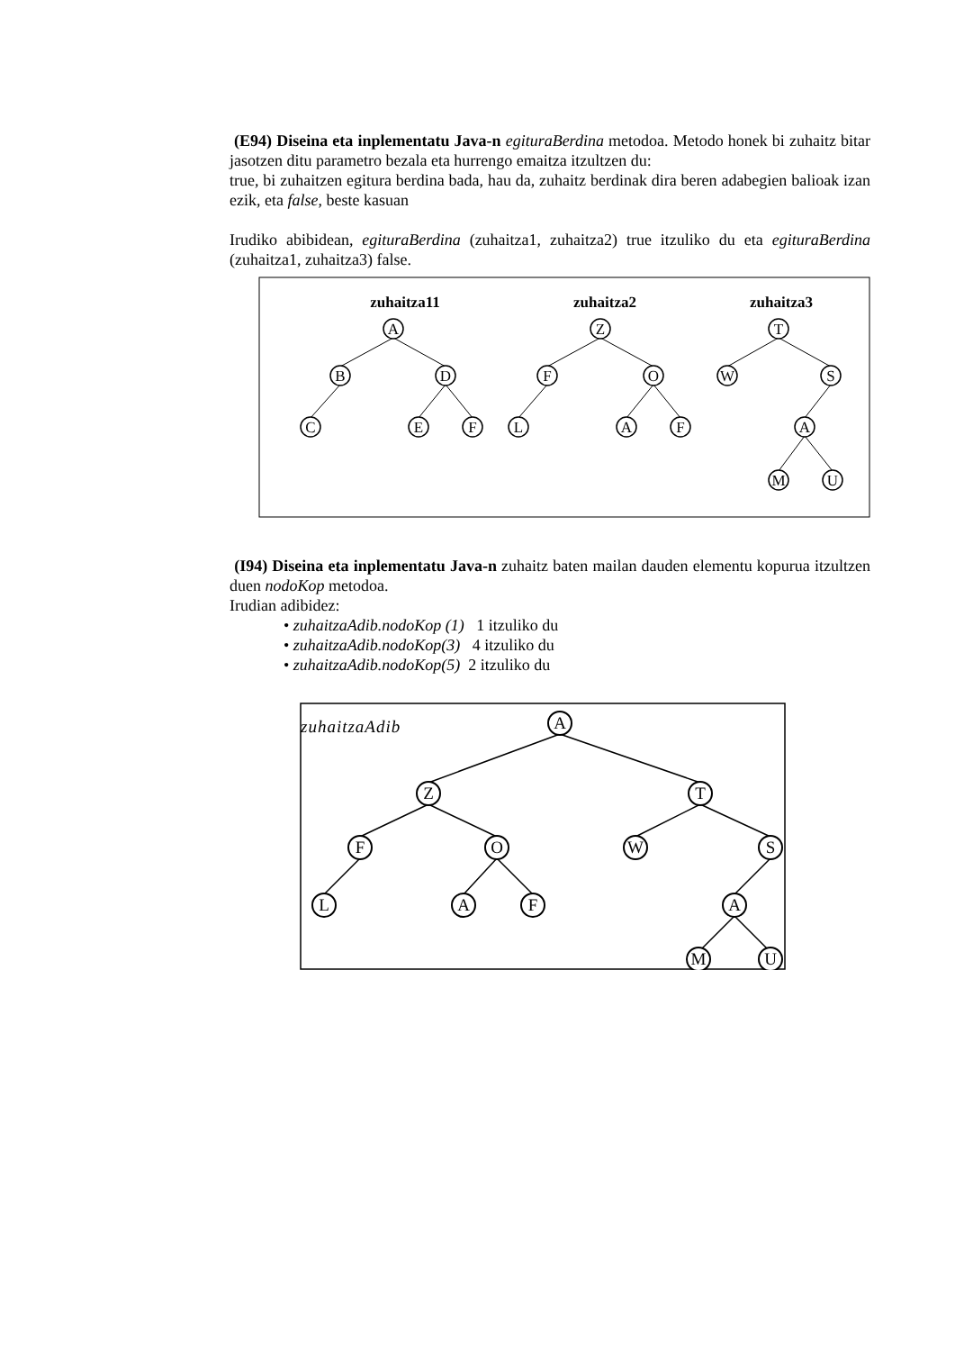(E94) Diseina eta inplementatu Java-n egituraBerdina metodoa. Metodo honek bi zuhaitz bitar jasotzen ditu parametro bezala eta hurrengo emaitza itzultzen du:
true, bi zuhaitzen egitura berdina bada, hau da, zuhaitz berdinak dira beren adabegien balioak izan ezik, eta false, beste kasuan
Irudiko abibidean, egituraBerdina (zuhaitza1, zuhaitza2) true itzuliko du eta egituraBerdina (zuhaitza1, zuhaitza3) false.
zuhaitza11
zuhaitza2
zuhaitza3
A
B
D
C
E
F
Z
F
O
L
A
F
T
W
S
A
M
U
(I94) Diseina eta inplementatu Java-n zuhaitz baten mailan dauden elementu kopurua itzultzen duen nodoKop metodoa.
Irudian adibidez:
• zuhaitzaAdib.nodoKop (1) 1 itzuliko du
• zuhaitzaAdib.nodoKop(3) 4 itzuliko du
• zuhaitzaAdib.nodoKop(5) 2 itzuliko du
zuhaitzaAdib
A
Z
T
F
O
W
S
L
A
F
A
M
U